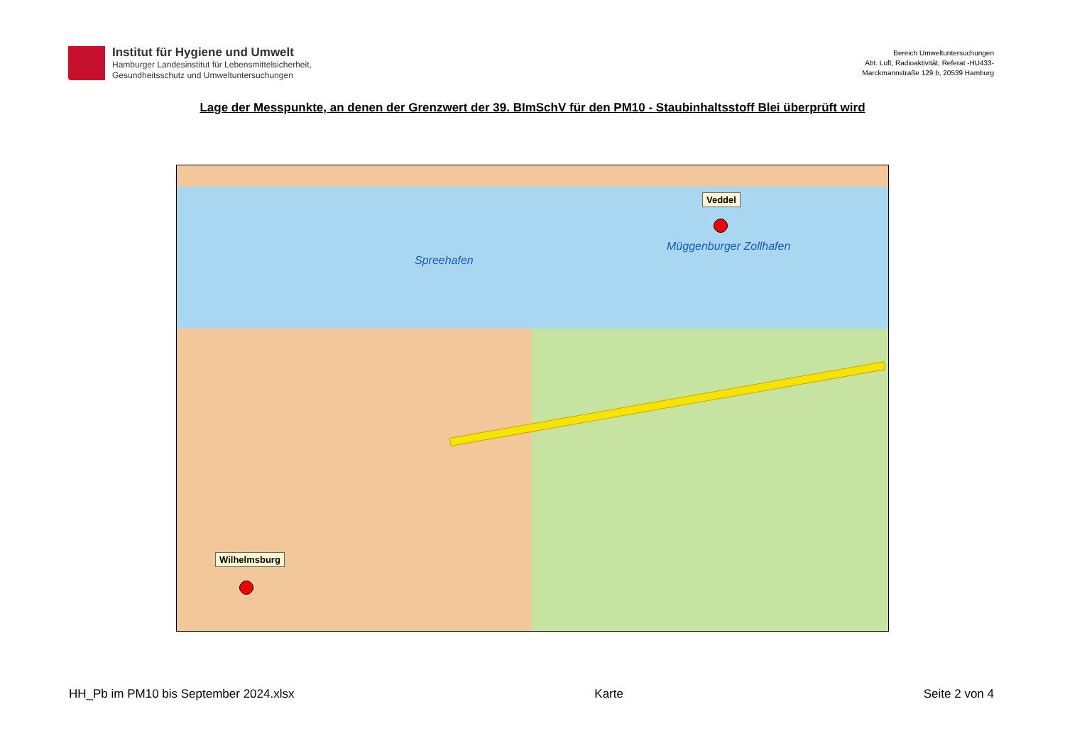Institut für Hygiene und Umwelt
Hamburger Landesinstitut für Lebensmittelsicherheit,
Gesundheitsschutz und Umweltuntersuchungen
Bereich Umweltuntersuchungen
Abt. Luft, Radioaktivität, Referat -HU433-
Marckmannstraße 129 b, 20539 Hamburg
Lage der Messpunkte, an denen der Grenzwert der 39. BImSchV für den PM10 - Staubinhaltsstoff Blei überprüft wird
Spreehafen
Müggenburger Zollhafen
Veddel
Wilhelmsburg
HH_Pb im PM10 bis September 2024.xlsx Karte Seite 2 von 4